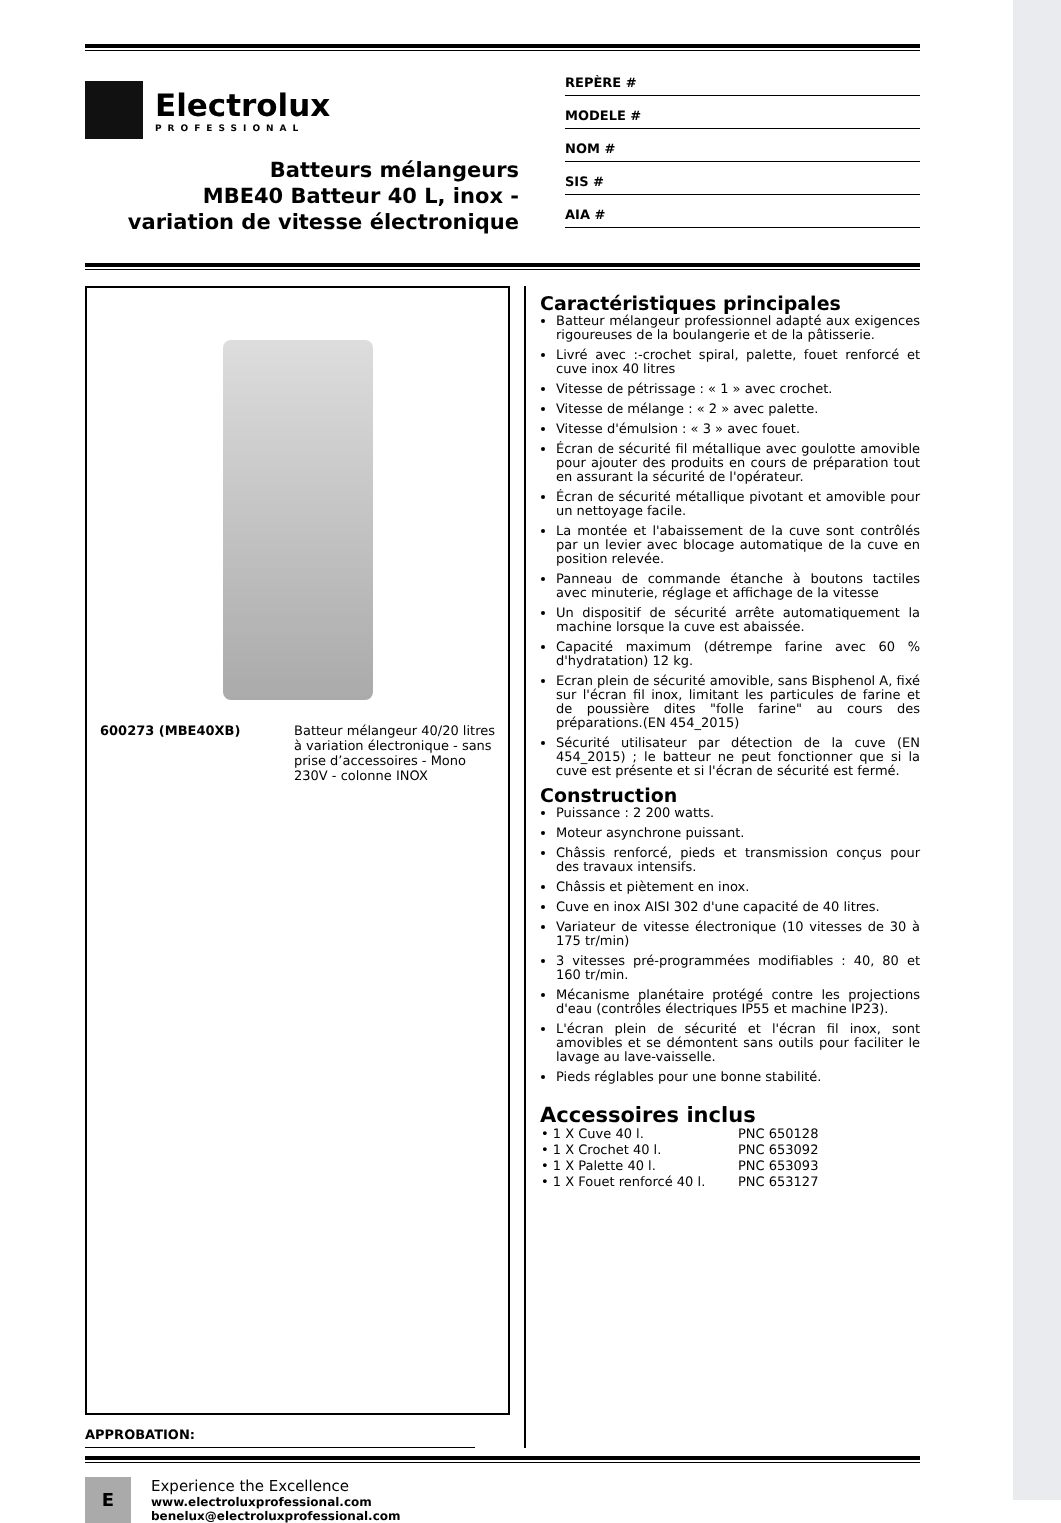Electrolux
PROFESSIONAL
Batteurs mélangeurs
MBE40 Batteur 40 L, inox -
variation de vitesse électronique
REPÈRE #
MODELE #
NOM #
SIS #
AIA #
| 600273 (MBE40XB) | Batteur mélangeur 40/20 litres à variation électronique - sans prise d’accessoires - Mono 230V - colonne INOX |
APPROBATION:
Caractéristiques principales
Batteur mélangeur professionnel adapté aux exigences rigoureuses de la boulangerie et de la pâtisserie.
Livré avec :-crochet spiral, palette, fouet renforcé et cuve inox 40 litres
Vitesse de pétrissage : « 1 » avec crochet.
Vitesse de mélange : « 2 » avec palette.
Vitesse d'émulsion : « 3 » avec fouet.
Écran de sécurité fil métallique avec goulotte amovible pour ajouter des produits en cours de préparation tout en assurant la sécurité de l'opérateur.
Écran de sécurité métallique pivotant et amovible pour un nettoyage facile.
La montée et l'abaissement de la cuve sont contrôlés par un levier avec blocage automatique de la cuve en position relevée.
Panneau de commande étanche à boutons tactiles avec minuterie, réglage et affichage de la vitesse
Un dispositif de sécurité arrête automatiquement la machine lorsque la cuve est abaissée.
Capacité maximum (détrempe farine avec 60 % d'hydratation) 12 kg.
Ecran plein de sécurité amovible, sans Bisphenol A, fixé sur l'écran fil inox, limitant les particules de farine et de poussière dites "folle farine" au cours des préparations.(EN 454_2015)
Sécurité utilisateur par détection de la cuve (EN 454_2015) ; le batteur ne peut fonctionner que si la cuve est présente et si l'écran de sécurité est fermé.
Construction
Puissance : 2 200 watts.
Moteur asynchrone puissant.
Châssis renforcé, pieds et transmission conçus pour des travaux intensifs.
Châssis et piètement en inox.
Cuve en inox AISI 302 d'une capacité de 40 litres.
Variateur de vitesse électronique (10 vitesses de 30 à 175 tr/min)
3 vitesses pré-programmées modifiables : 40, 80 et 160 tr/min.
Mécanisme planétaire protégé contre les projections d'eau (contrôles électriques IP55 et machine IP23).
L'écran plein de sécurité et l'écran fil inox, sont amovibles et se démontent sans outils pour faciliter le lavage au lave-vaisselle.
Pieds réglables pour une bonne stabilité.
Accessoires inclus
| • 1 X Cuve 40 l. | PNC 650128 |
| • 1 X Crochet 40 l. | PNC 653092 |
| • 1 X Palette 40 l. | PNC 653093 |
| • 1 X Fouet renforcé 40 l. | PNC 653127 |
E
Experience the Excellence
www.electroluxprofessional.com
benelux@electroluxprofessional.com